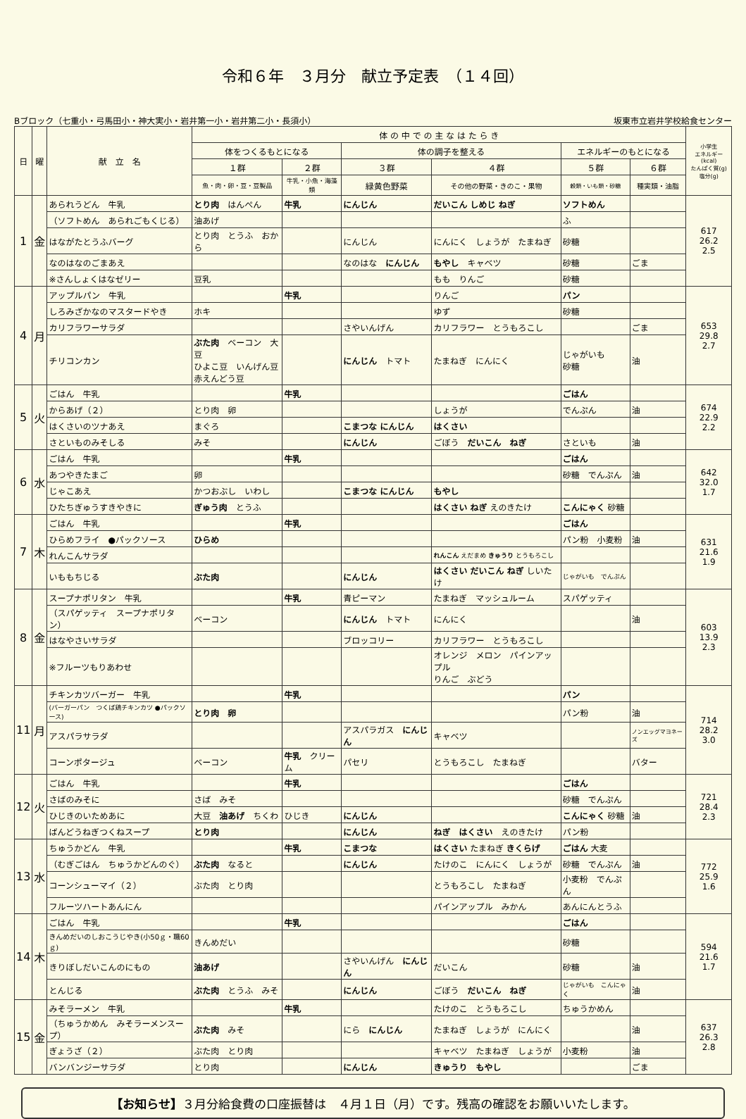令和６年　３月分　献立予定表　（１４回）
Bブロック（七重小・弓馬田小・神大実小・岩井第一小・岩井第二小・長須小） 坂東市立岩井学校給食センター
| 日 | 曜 | 献 立 名 | 体 の 中 で の 主 な は た ら き | | | | | | 小学生 エネルギー(kcal) たんぱく質(g) 塩分(g) |
| --- | --- | --- | --- | --- | --- | --- | --- | --- | --- |
| | | | 体をつくるもとになる | | 体の調子を整える | | エネルギーのもとになる | | |
| | | | １群 | ２群 | ３群 | ４群 | ５群 | ６群 | |
| | | | 魚・肉・卵・豆・豆製品 | 牛乳・小魚・海藻類 | 緑黄色野菜 | その他の野菜・きのこ・果物 | 穀類・いも類・砂糖 | 種実類・油脂 | |
| 1 | 金 | あられうどん 牛乳 | とり肉 はんぺん | 牛乳 | にんじん | だいこん しめじ ねぎ | ソフトめん | | 617 26.2 2.5 |
| | | （ソフトめん あられごもくじる） | 油あげ | | | | ふ | | |
| | | はながたとうふバーグ | とり肉 とうふ おから | | にんじん | にんにく しょうが たまねぎ | 砂糖 | | |
| | | なのはなのごまあえ | | | なのはな にんじん | もやし キャベツ | 砂糖 | ごま | |
| | | ※さんしょくはなゼリー | 豆乳 | | | もも りんご | 砂糖 | | |
| 4 | 月 | アップルパン 牛乳 | | 牛乳 | | りんご | パン | | 653 29.8 2.7 |
| | | しろみざかなのマスタードやき | ホキ | | | ゆず | 砂糖 | | |
| | | カリフラワーサラダ | | | さやいんげん | カリフラワー とうもろこし | | ごま | |
| | | チリコンカン | ぶた肉 ベーコン 大豆 ひよこ豆 いんげん豆 赤えんどう豆 | | にんじん トマト | たまねぎ にんにく | じゃがいも 砂糖 | 油 | |
| 5 | 火 | ごはん 牛乳 | | 牛乳 | | | ごはん | | 674 22.9 2.2 |
| | | からあげ（２） | とり肉 卵 | | | しょうが | でんぷん | 油 | |
| | | はくさいのツナあえ | まぐろ | | こまつな にんじん | はくさい | | | |
| | | さといものみそしる | みそ | | にんじん | ごぼう だいこん ねぎ | さといも | 油 | |
| 6 | 水 | ごはん 牛乳 | | 牛乳 | | | ごはん | | 642 32.0 1.7 |
| | | あつやきたまご | 卵 | | | | 砂糖 でんぷん | 油 | |
| | | じゃこあえ | かつおぶし いわし | | こまつな にんじん | もやし | | | |
| | | ひたちぎゅうすきやきに | ぎゅう肉 とうふ | | | はくさい ねぎ えのきたけ | こんにゃく 砂糖 | | |
| 7 | 木 | ごはん 牛乳 | | 牛乳 | | | ごはん | | 631 21.6 1.9 |
| | | ひらめフライ ●パックソース | ひらめ | | | | パン粉 小麦粉 | 油 | |
| | | れんこんサラダ | | | | れんこん えだまめ きゅうり とうもろこし | | | |
| | | いももちじる | ぶた肉 | | にんじん | はくさい だいこん ねぎ しいたけ | じゃがいも でんぷん | | |
| 8 | 金 | スープナポリタン 牛乳 | | 牛乳 | 青ピーマン | たまねぎ マッシュルーム | スパゲッティ | | 603 13.9 2.3 |
| | | （スパゲッティ スープナポリタン） | ベーコン | | にんじん トマト | にんにく | | 油 | |
| | | はなやさいサラダ | | | ブロッコリー | カリフラワー とうもろこし | | | |
| | | ※フルーツもりあわせ | | | | オレンジ メロン パインアップル りんご ぶどう | | | |
| 11 | 月 | チキンカツバーガー 牛乳 | | 牛乳 | | | パン | | 714 28.2 3.0 |
| | | (バーガーパン つくば鶏チキンカツ ●パックソース) | とり肉 卵 | | | | パン粉 | 油 | |
| | | アスパラサラダ | | | アスパラガス にんじん | キャベツ | | ノンエッグマヨネーズ | |
| | | コーンポタージュ | ベーコン | 牛乳 クリーム | パセリ | とうもろこし たまねぎ | | バター | |
| 12 | 火 | ごはん 牛乳 | | 牛乳 | | | ごはん | | 721 28.4 2.3 |
| | | さばのみそに | さば みそ | | | | 砂糖 でんぷん | | |
| | | ひじきのいためあに | 大豆 油あげ ちくわ | ひじき | にんじん | | こんにゃく 砂糖 | 油 | |
| | | ばんどうねぎつくねスープ | とり肉 | | にんじん | ねぎ はくさい えのきたけ | パン粉 | | |
| 13 | 水 | ちゅうかどん 牛乳 | | 牛乳 | こまつな | はくさい たまねぎ きくらげ | ごはん 大麦 | | 772 25.9 1.6 |
| | | （むぎごはん ちゅうかどんのぐ） | ぶた肉 なると | | にんじん | たけのこ にんにく しょうが | 砂糖 でんぷん | 油 | |
| | | コーンシューマイ（２） | ぶた肉 とり肉 | | | とうもろこし たまねぎ | 小麦粉 でんぷん | | |
| | | フルーツハートあんにん | | | | パインアップル みかん | あんにんとうふ | | |
| 14 | 木 | ごはん 牛乳 | | 牛乳 | | | ごはん | | 594 21.6 1.7 |
| | | きんめだいのしおこうじやき(小50ｇ・職60ｇ) | きんめだい | | | | 砂糖 | | |
| | | きりぼしだいこんのにもの | 油あげ | | さやいんげん にんじん | だいこん | 砂糖 | 油 | |
| | | とんじる | ぶた肉 とうふ みそ | | にんじん | ごぼう だいこん ねぎ | じゃがいも こんにゃく | 油 | |
| 15 | 金 | みそラーメン 牛乳 | | 牛乳 | | たけのこ とうもろこし | ちゅうかめん | | 637 26.3 2.8 |
| | | （ちゅうかめん みそラーメンスープ） | ぶた肉 みそ | | にら にんじん | たまねぎ しょうが にんにく | | 油 | |
| | | ぎょうざ（２） | ぶた肉 とり肉 | | | キャベツ たまねぎ しょうが | 小麦粉 | 油 | |
| | | バンバンジーサラダ | とり肉 | | にんじん | きゅうり もやし | | ごま | |
【お知らせ】３月分給食費の口座振替は　４月１日（月）です。残高の確認をお願いいたします。